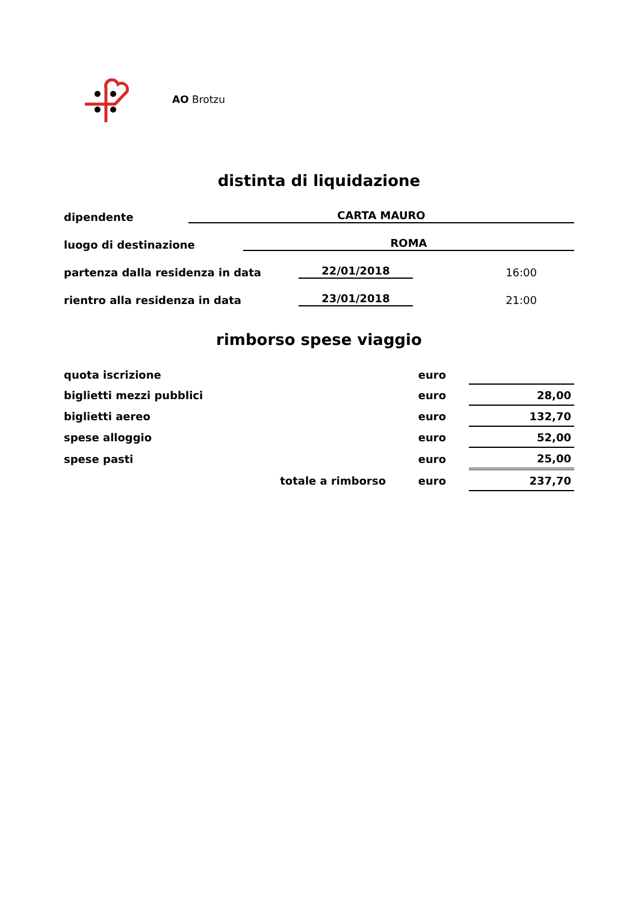AO Brotzu
distinta di liquidazione
dipendente CARTA MAURO
luogo di destinazione ROMA
partenza dalla residenza in data 22/01/2018 16:00
rientro alla residenza in data 23/01/2018 21:00
rimborso spese viaggio
| quota iscrizione | euro | | |
| biglietti mezzi pubblici | euro | | 28,00 |
| biglietti aereo | euro | | 132,70 |
| spese alloggio | euro | | 52,00 |
| spese pasti | euro | | 25,00 |
| totale a rimborso | euro | | 237,70 |